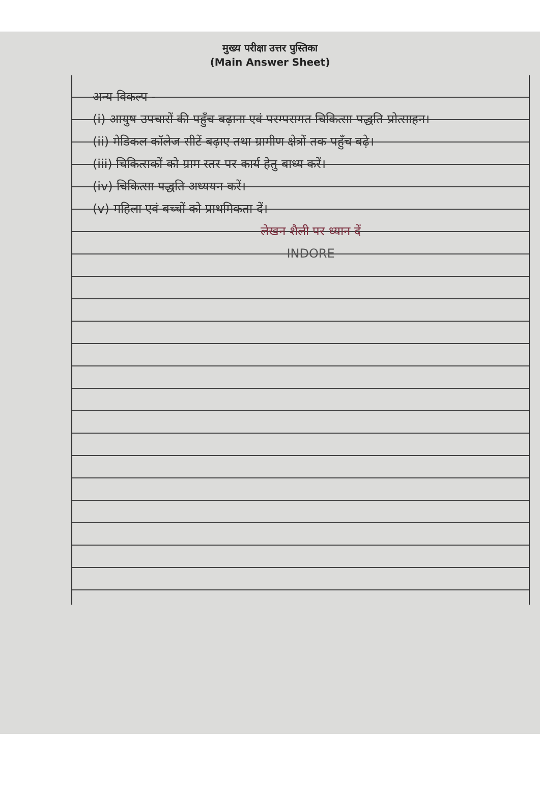मुख्य परीक्षा उत्तर पुस्तिका
(Main Answer Sheet)
अन्य विकल्प -
(i) आयुष उपचारों की पहुँच बढ़ाना एवं परम्परागत चिकित्सा पद्धति प्रोत्साहन।
(ii) मेडिकल कॉलेज सीटें बढ़ाए तथा ग्रामीण क्षेत्रों तक पहुँच बढ़े।
(iii) चिकित्सकों को ग्राम स्तर पर कार्य हेतु बाध्य करें।
(iv) चिकित्सा पद्धति अध्ययन करें।
(v) महिला एवं बच्चों को प्राथमिकता दें।
लेखन शैली पर ध्यान दें
INDORE